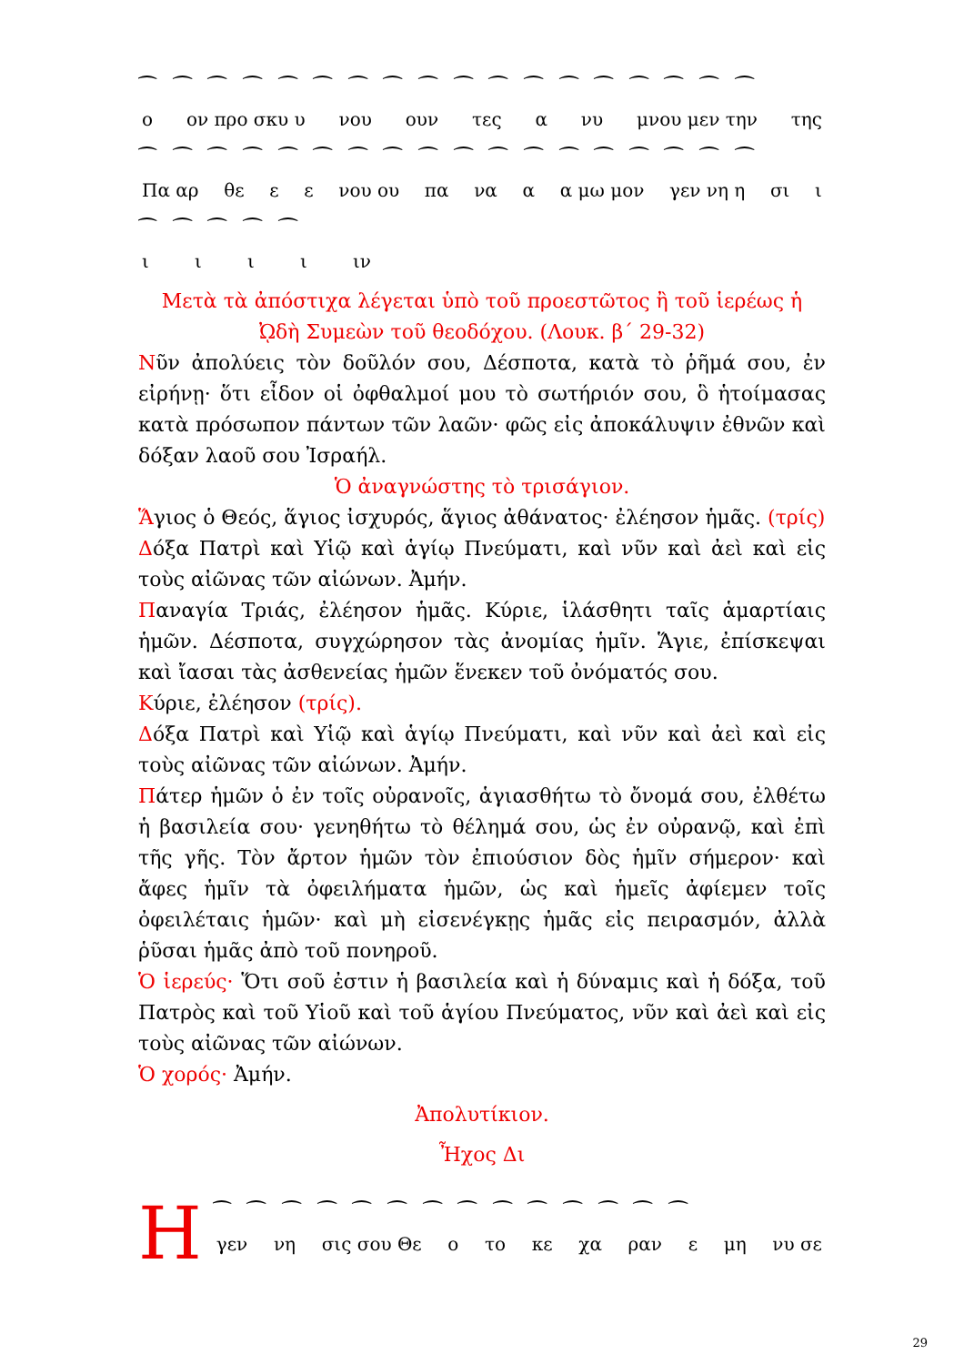⁀ ⁀ ⁀ ⁀ ⁀ ⁀ ⁀ ⁀ ⁀ ⁀ ⁀ ⁀ ⁀ ⁀ ⁀ ⁀ ⁀ ⁀
ο ον προ σκυ υ νου ουν τες α νυ μνου μεν την της
⁀ ⁀ ⁀ ⁀ ⁀ ⁀ ⁀ ⁀ ⁀ ⁀ ⁀ ⁀ ⁀ ⁀ ⁀ ⁀ ⁀ ⁀
Πα αρ θε εε νου ου πα να α α μω μον γεν νη η σι ι
⁀ ⁀ ⁀ ⁀ ⁀
ιιιι ιν
Μετὰ τὰ ἀπόστιχα λέγεται ὑπὸ τοῦ προεστῶτος ἢ τοῦ ἱερέως ἡ ᾨδὴ Συμεὼν τοῦ θεοδόχου. (Λουκ. β΄ 29-32)
Νῦν ἀπολύεις τὸν δοῦλόν σου, Δέσποτα, κατὰ τὸ ῥῆμά σου, ἐν εἰρήνῃ· ὅτι εἶδον οἱ ὀφθαλμοί μου τὸ σωτήριόν σου, ὃ ἡτοίμασας κατὰ πρόσωπον πάντων τῶν λαῶν· φῶς εἰς ἀποκάλυψιν ἐθνῶν καὶ δόξαν λαοῦ σου Ἰσραήλ.
Ὁ ἀναγνώστης τὸ τρισάγιον.
Ἅγιος ὁ Θεός, ἅγιος ἰσχυρός, ἅγιος ἀθάνατος· ἐλέησον ἡμᾶς. (τρίς)
Δόξα Πατρὶ καὶ Υἱῷ καὶ ἁγίῳ Πνεύματι, καὶ νῦν καὶ ἀεὶ καὶ εἰς τοὺς αἰῶνας τῶν αἰώνων. Ἀμήν.
Παναγία Τριάς, ἐλέησον ἡμᾶς. Κύριε, ἱλάσθητι ταῖς ἁμαρτίαις ἡμῶν. Δέσποτα, συγχώρησον τὰς ἀνομίας ἡμῖν. Ἅγιε, ἐπίσκεψαι καὶ ἴασαι τὰς ἀσθενείας ἡμῶν ἕνεκεν τοῦ ὀνόματός σου.
Κύριε, ἐλέησον (τρίς).
Δόξα Πατρὶ καὶ Υἱῷ καὶ ἁγίῳ Πνεύματι, καὶ νῦν καὶ ἀεὶ καὶ εἰς τοὺς αἰῶνας τῶν αἰώνων. Ἀμήν.
Πάτερ ἡμῶν ὁ ἐν τοῖς οὐρανοῖς, ἁγιασθήτω τὸ ὄνομά σου, ἐλθέτω ἡ βασιλεία σου· γενηθήτω τὸ θέλημά σου, ὡς ἐν οὐρανῷ, καὶ ἐπὶ τῆς γῆς. Τὸν ἄρτον ἡμῶν τὸν ἐπιούσιον δὸς ἡμῖν σήμερον· καὶ ἄφες ἡμῖν τὰ ὀφειλήματα ἡμῶν, ὡς καὶ ἡμεῖς ἀφίεμεν τοῖς ὀφειλέταις ἡμῶν· καὶ μὴ εἰσενέγκῃς ἡμᾶς εἰς πειρασμόν, ἀλλὰ ῥῦσαι ἡμᾶς ἀπὸ τοῦ πονηροῦ.
Ὁ ἱερεύς· Ὅτι σοῦ ἐστιν ἡ βασιλεία καὶ ἡ δύναμις καὶ ἡ δόξα, τοῦ Πατρὸς καὶ τοῦ Υἱοῦ καὶ τοῦ ἁγίου Πνεύματος, νῦν καὶ ἀεὶ καὶ εἰς τοὺς αἰῶνας τῶν αἰώνων.
Ὁ χορός· Ἀμήν.
Ἀπολυτίκιον.
Ἦχος Δι
Η
⁀ ⁀ ⁀ ⁀ ⁀ ⁀ ⁀ ⁀ ⁀ ⁀ ⁀ ⁀ ⁀ ⁀
γεν νη σις σου Θε ο το κε χα ραν ε μη νυ σε
29